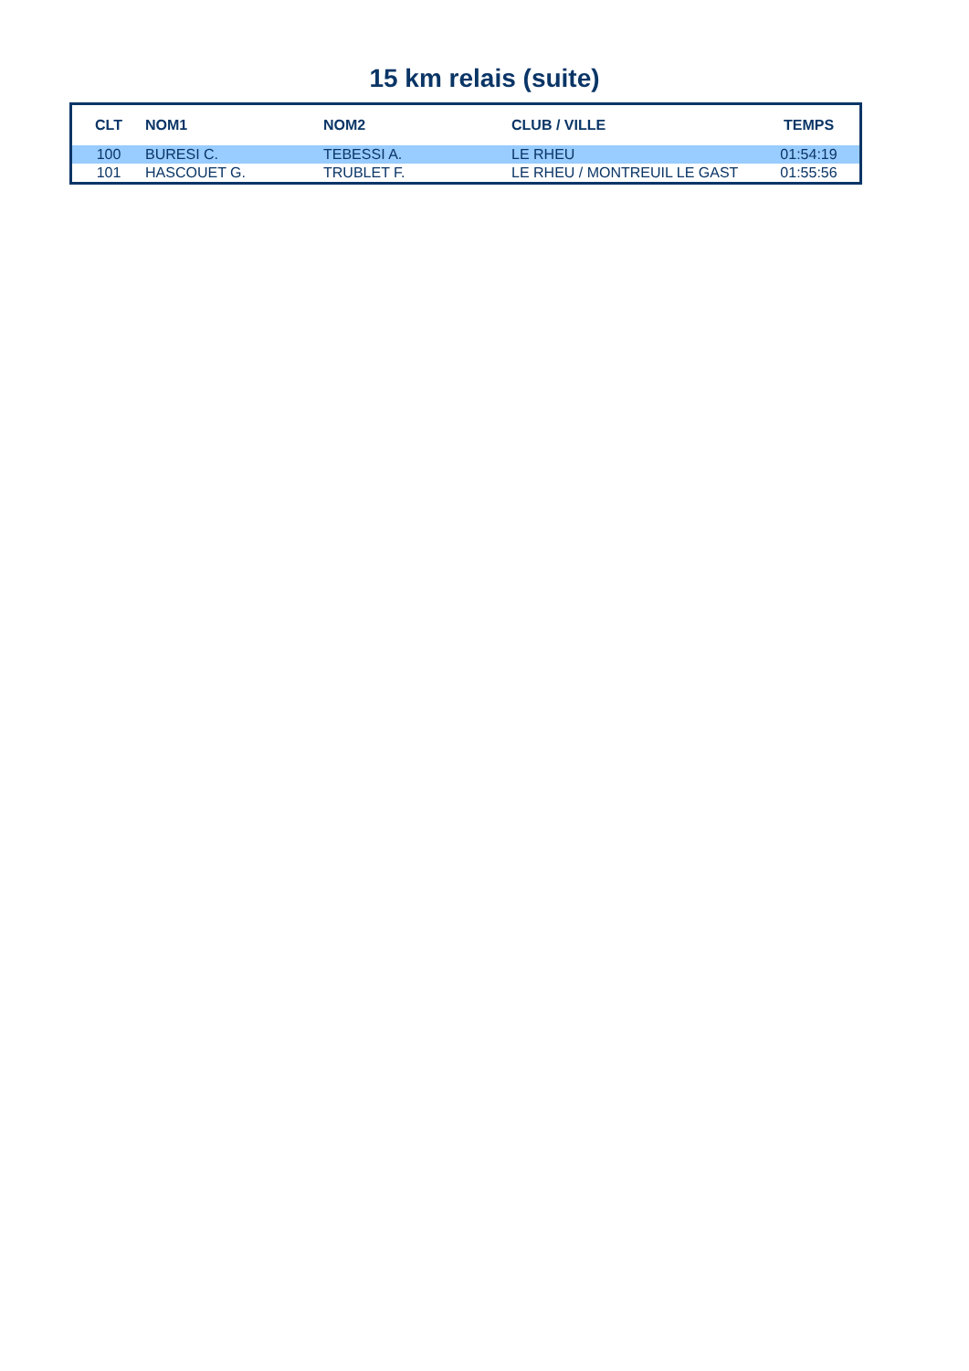15 km relais (suite)
| CLT | NOM1 | NOM2 | CLUB / VILLE | TEMPS |
| --- | --- | --- | --- | --- |
| 100 | BURESI C. | TEBESSI A. | LE RHEU | 01:54:19 |
| 101 | HASCOUET G. | TRUBLET F. | LE RHEU / MONTREUIL LE GAST | 01:55:56 |